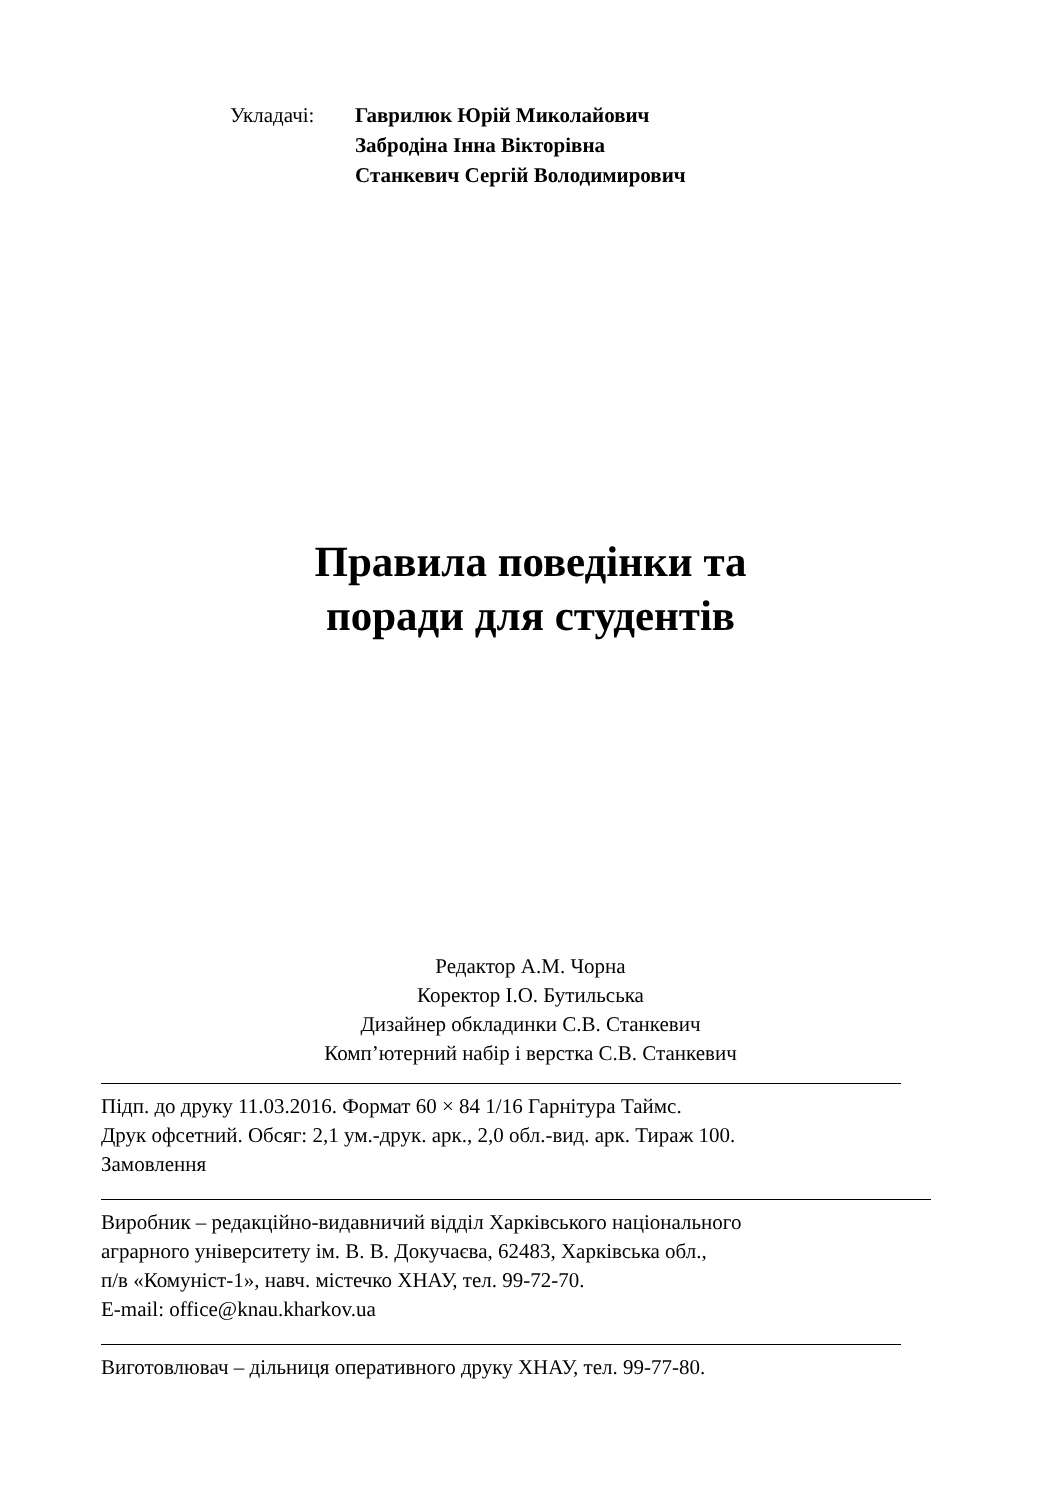Укладачі: Гаврилюк Юрій Миколайович
Забродіна Інна Вікторівна
Станкевич Сергій Володимирович
Правила поведінки та
поради для студентів
Редактор А.М. Чорна
Коректор І.О. Бутильська
Дизайнер обкладинки С.В. Станкевич
Комп’ютерний набір і верстка С.В. Станкевич
Підп. до друку 11.03.2016. Формат 60 × 84 1/16 Гарнітура Таймс.
Друк офсетний. Обсяг: 2,1 ум.-друк. арк., 2,0 обл.-вид. арк. Тираж 100.
Замовлення
Виробник – редакційно-видавничий відділ Харківського національного
аграрного університету ім. В. В. Докучаєва, 62483, Харківська обл.,
п/в «Комуніст-1», навч. містечко ХНАУ, тел. 99-72-70.
E-mail: office@knau.kharkov.ua
Виготовлювач – дільниця оперативного друку ХНАУ, тел. 99-77-80.